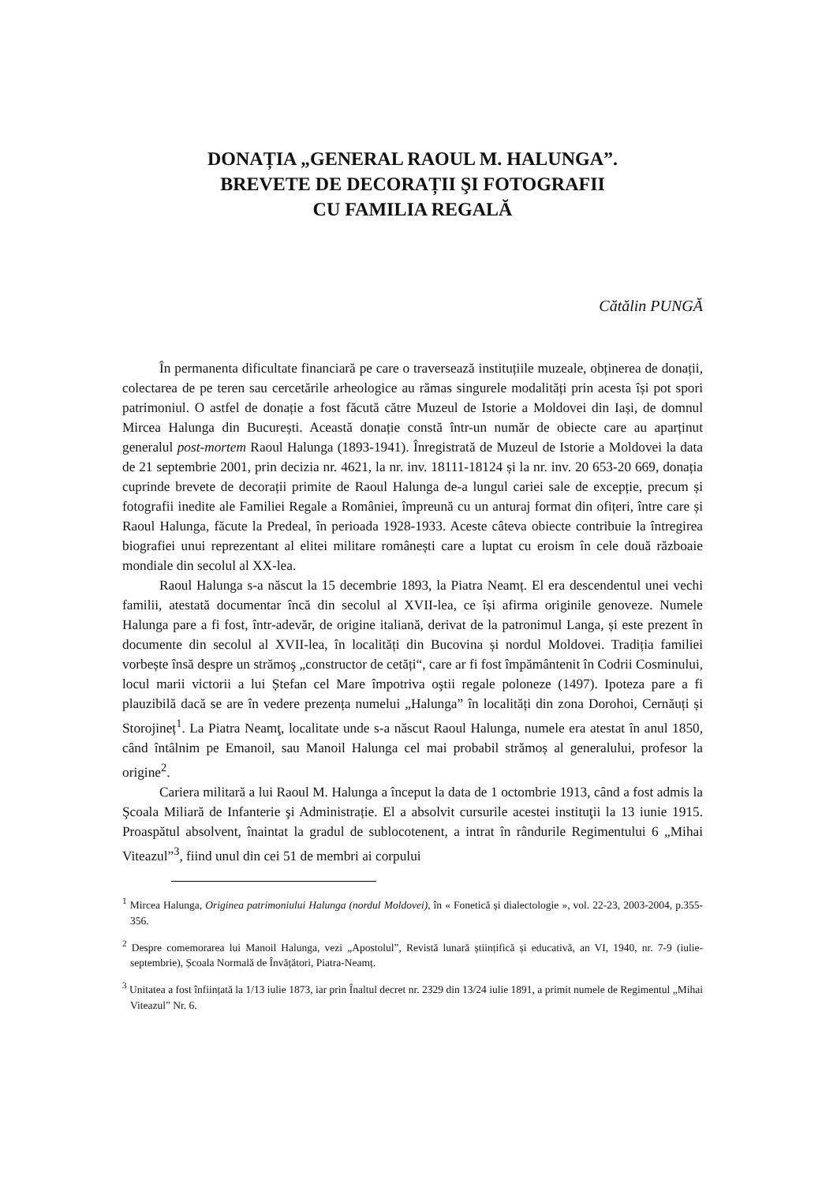DONAȚIA „GENERAL RAOUL M. HALUNGA”.
BREVETE DE DECORAȚII ŞI FOTOGRAFII
CU FAMILIA REGALĂ
Cătălin PUNGĂ
În permanenta dificultate financiară pe care o traversează instituțiile muzeale, obținerea de donații, colectarea de pe teren sau cercetările arheologice au rămas singurele modalități prin acesta își pot spori patrimoniul. O astfel de donație a fost făcută către Muzeul de Istorie a Moldovei din Iași, de domnul Mircea Halunga din București. Această donație constă într-un număr de obiecte care au aparținut generalul post-mortem Raoul Halunga (1893-1941). Înregistrată de Muzeul de Istorie a Moldovei la data de 21 septembrie 2001, prin decizia nr. 4621, la nr. inv. 18111-18124 și la nr. inv. 20 653-20 669, donația cuprinde brevete de decorații primite de Raoul Halunga de-a lungul cariei sale de excepție, precum și fotografii inedite ale Familiei Regale a României, împreună cu un anturaj format din ofițeri, între care și Raoul Halunga, făcute la Predeal, în perioada 1928-1933. Aceste câteva obiecte contribuie la întregirea biografiei unui reprezentant al elitei militare românești care a luptat cu eroism în cele două războaie mondiale din secolul al XX-lea.
Raoul Halunga s-a născut la 15 decembrie 1893, la Piatra Neamț. El era descendentul unei vechi familii, atestată documentar încă din secolul al XVII-lea, ce își afirma originile genoveze. Numele Halunga pare a fi fost, într-adevăr, de origine italiană, derivat de la patronimul Langa, și este prezent în documente din secolul al XVII-lea, în localități din Bucovina și nordul Moldovei. Tradiția familiei vorbește însă despre un strămoş „constructor de cetăți“, care ar fi fost împământenit în Codrii Cosminului, locul marii victorii a lui Ștefan cel Mare împotriva oştii regale poloneze (1497). Ipoteza pare a fi plauzibilă dacă se are în vedere prezența numelui „Halunga” în localități din zona Dorohoi, Cernăuți și Storojineț<sup>1</sup>. La Piatra Neamţ, localitate unde s-a născut Raoul Halunga, numele era atestat în anul 1850, când întâlnim pe Emanoil, sau Manoil Halunga cel mai probabil strămoș al generalului, profesor la origine<sup>2</sup>.
Cariera militară a lui Raoul M. Halunga a început la data de 1 octombrie 1913, când a fost admis la Şcoala Miliară de Infanterie şi Administrație. El a absolvit cursurile acestei instituţii la 13 iunie 1915. Proaspătul absolvent, înaintat la gradul de sublocotenent, a intrat în rândurile Regimentului 6 „Mihai Viteazul”<sup>3</sup>, fiind unul din cei 51 de membri ai corpului
<sup>1</sup> Mircea Halunga, Originea patrimoniului Halunga (nordul Moldovei), în « Fonetică și dialectologie », vol. 22-23, 2003-2004, p.355-356.
<sup>2</sup> Despre comemorarea lui Manoil Halunga, vezi „Apostolul”, Revistă lunară științifică și educativă, an VI, 1940, nr. 7-9 (iulie-septembrie), Școala Normală de Învățători, Piatra-Neamț.
<sup>3</sup> Unitatea a fost înființată la 1/13 iulie 1873, iar prin Înaltul decret nr. 2329 din 13/24 iulie 1891, a primit numele de Regimentul „Mihai Viteazul” Nr. 6.